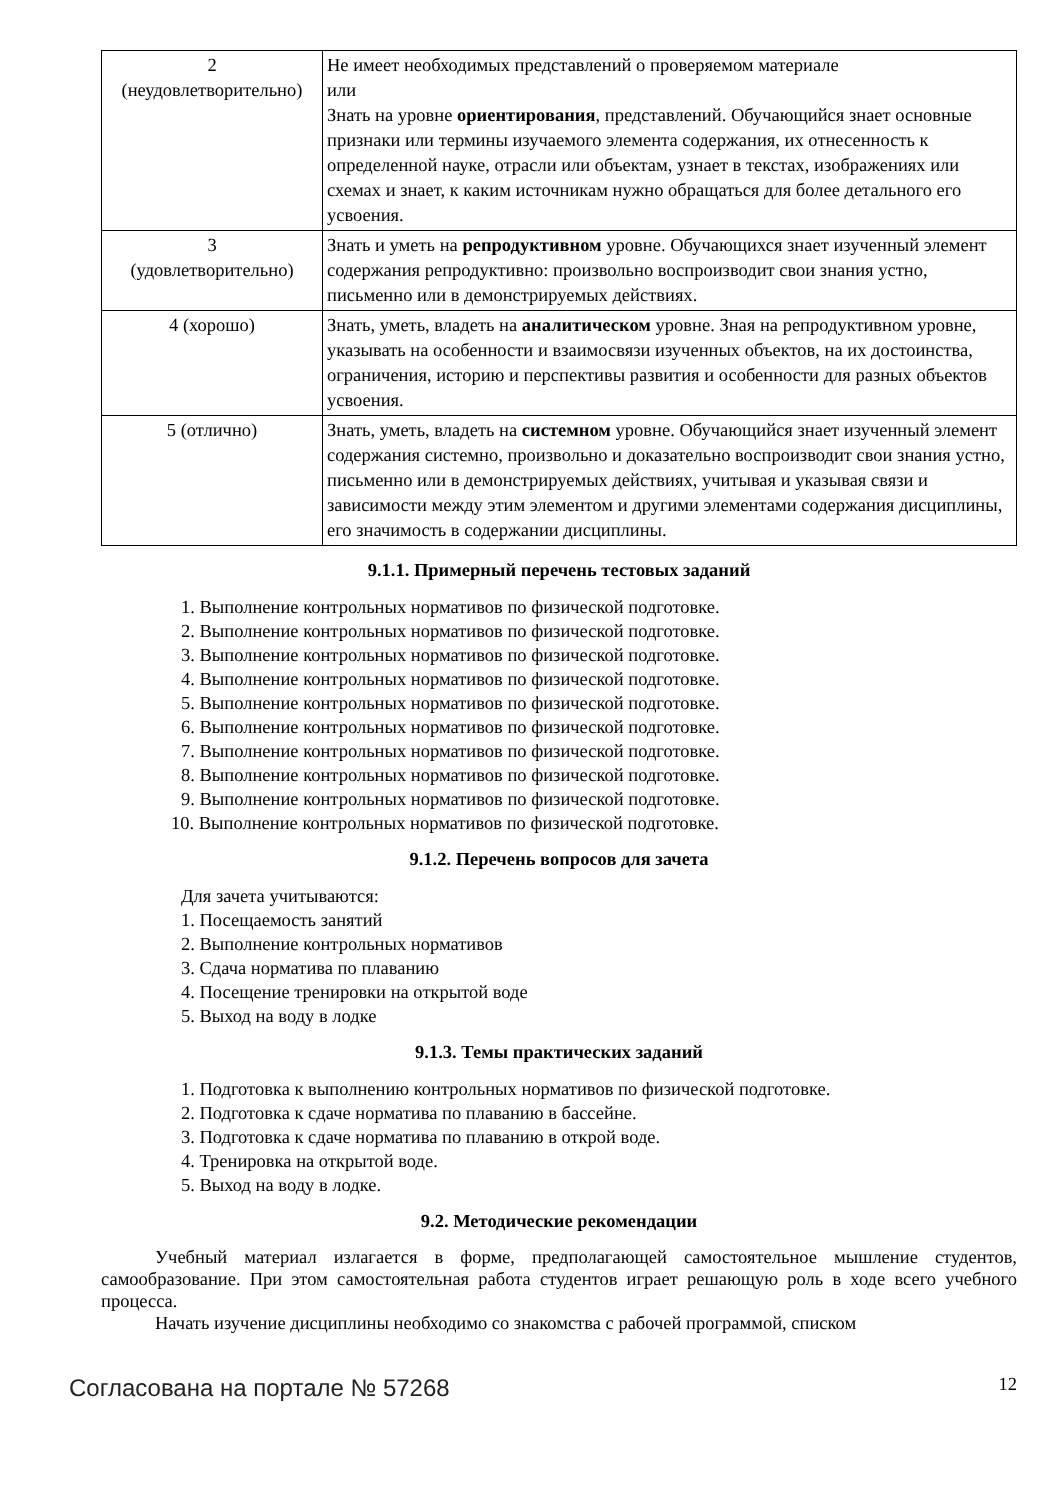| 2 (неудовлетворительно) | Не имеет необходимых представлений о проверяемом материале или Знать на уровне ориентирования , представлений. Обучающийся знает основные признаки или термины изучаемого элемента содержания, их отнесенность к определенной науке, отрасли или объектам, узнает в текстах, изображениях или схемах и знает, к каким источникам нужно обращаться для более детального его усвоения. |
| 3 (удовлетворительно) | Знать и уметь на репродуктивном уровне. Обучающихся знает изученный элемент содержания репродуктивно: произвольно воспроизводит свои знания устно, письменно или в демонстрируемых действиях. |
| 4 (хорошо) | Знать, уметь, владеть на аналитическом уровне. Зная на репродуктивном уровне, указывать на особенности и взаимосвязи изученных объектов, на их достоинства, ограничения, историю и перспективы развития и особенности для разных объектов усвоения. |
| 5 (отлично) | Знать, уметь, владеть на системном уровне. Обучающийся знает изученный элемент содержания системно, произвольно и доказательно воспроизводит свои знания устно, письменно или в демонстрируемых действиях, учитывая и указывая связи и зависимости между этим элементом и другими элементами содержания дисциплины, его значимость в содержании дисциплины. |
9.1.1. Примерный перечень тестовых заданий
1. Выполнение контрольных нормативов по физической подготовке.
2. Выполнение контрольных нормативов по физической подготовке.
3. Выполнение контрольных нормативов по физической подготовке.
4. Выполнение контрольных нормативов по физической подготовке.
5. Выполнение контрольных нормативов по физической подготовке.
6. Выполнение контрольных нормативов по физической подготовке.
7. Выполнение контрольных нормативов по физической подготовке.
8. Выполнение контрольных нормативов по физической подготовке.
9. Выполнение контрольных нормативов по физической подготовке.
10. Выполнение контрольных нормативов по физической подготовке.
9.1.2. Перечень вопросов для зачета
Для зачета учитываются:
1. Посещаемость занятий
2. Выполнение контрольных нормативов
3. Сдача норматива по плаванию
4. Посещение тренировки на открытой воде
5. Выход на воду в лодке
9.1.3. Темы практических заданий
1. Подготовка к выполнению контрольных нормативов по физической подготовке.
2. Подготовка к сдаче норматива по плаванию в бассейне.
3. Подготовка к сдаче норматива по плаванию в открой воде.
4. Тренировка на открытой воде.
5. Выход на воду в лодке.
9.2. Методические рекомендации
Учебный материал излагается в форме, предполагающей самостоятельное мышление студентов, самообразование. При этом самостоятельная работа студентов играет решающую роль в ходе всего учебного процесса.
Начать изучение дисциплины необходимо со знакомства с рабочей программой, списком
Согласована на портале № 57268 12